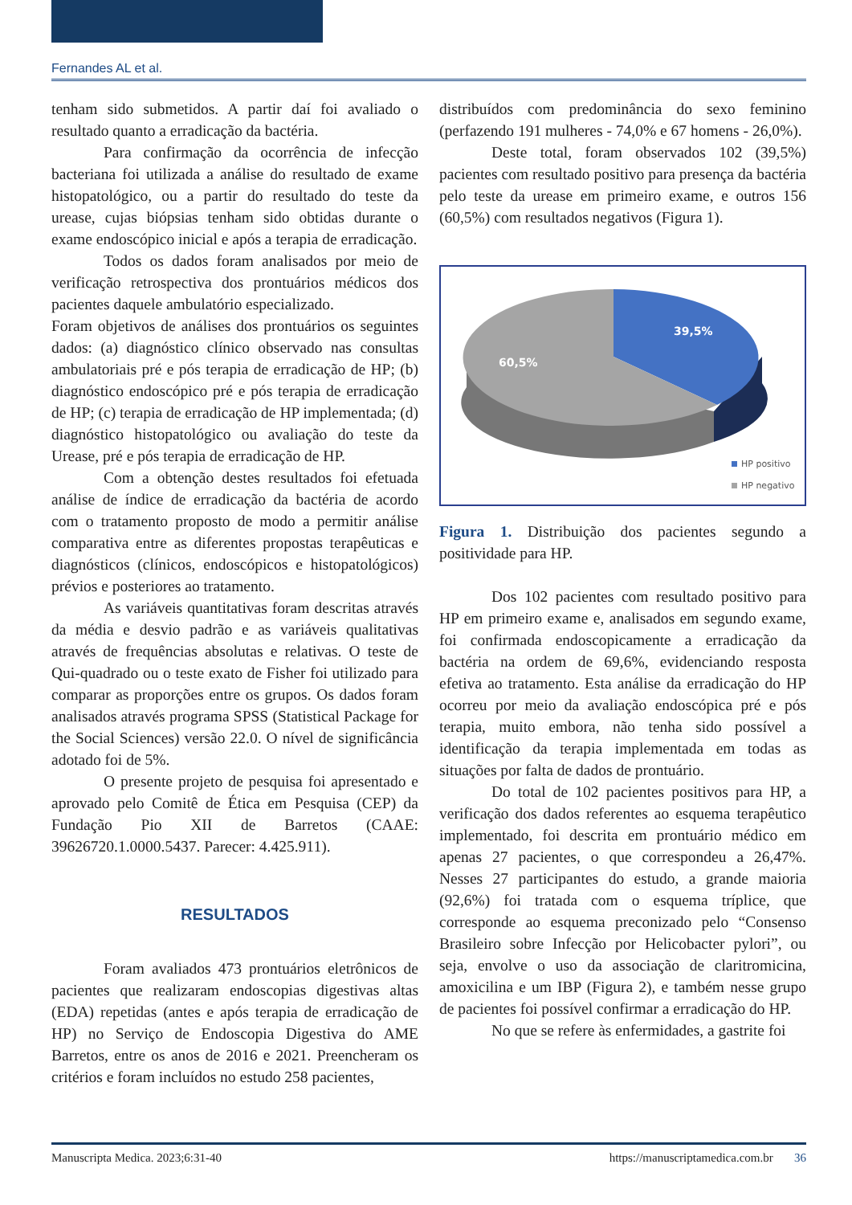Fernandes AL et al.
tenham sido submetidos. A partir daí foi avaliado o resultado quanto a erradicação da bactéria.
Para confirmação da ocorrência de infecção bacteriana foi utilizada a análise do resultado de exame histopatológico, ou a partir do resultado do teste da urease, cujas biópsias tenham sido obtidas durante o exame endoscópico inicial e após a terapia de erradicação.
Todos os dados foram analisados por meio de verificação retrospectiva dos prontuários médicos dos pacientes daquele ambulatório especializado.
Foram objetivos de análises dos prontuários os seguintes dados: (a) diagnóstico clínico observado nas consultas ambulatoriais pré e pós terapia de erradicação de HP; (b) diagnóstico endoscópico pré e pós terapia de erradicação de HP; (c) terapia de erradicação de HP implementada; (d) diagnóstico histopatológico ou avaliação do teste da Urease, pré e pós terapia de erradicação de HP.
Com a obtenção destes resultados foi efetuada análise de índice de erradicação da bactéria de acordo com o tratamento proposto de modo a permitir análise comparativa entre as diferentes propostas terapêuticas e diagnósticos (clínicos, endoscópicos e histopatológicos) prévios e posteriores ao tratamento.
As variáveis quantitativas foram descritas através da média e desvio padrão e as variáveis qualitativas através de frequências absolutas e relativas. O teste de Qui-quadrado ou o teste exato de Fisher foi utilizado para comparar as proporções entre os grupos. Os dados foram analisados através programa SPSS (Statistical Package for the Social Sciences) versão 22.0. O nível de significância adotado foi de 5%.
O presente projeto de pesquisa foi apresentado e aprovado pelo Comitê de Ética em Pesquisa (CEP) da Fundação Pio XII de Barretos (CAAE: 39626720.1.0000.5437. Parecer: 4.425.911).
RESULTADOS
Foram avaliados 473 prontuários eletrônicos de pacientes que realizaram endoscopias digestivas altas (EDA) repetidas (antes e após terapia de erradicação de HP) no Serviço de Endoscopia Digestiva do AME Barretos, entre os anos de 2016 e 2021. Preencheram os critérios e foram incluídos no estudo 258 pacientes,
distribuídos com predominância do sexo feminino (perfazendo 191 mulheres - 74,0% e 67 homens - 26,0%).
Deste total, foram observados 102 (39,5%) pacientes com resultado positivo para presença da bactéria pelo teste da urease em primeiro exame, e outros 156 (60,5%) com resultados negativos (Figura 1).
39,5%
60,5%
HP positivo
HP negativo
Figura 1. Distribuição dos pacientes segundo a positividade para HP.
Dos 102 pacientes com resultado positivo para HP em primeiro exame e, analisados em segundo exame, foi confirmada endoscopicamente a erradicação da bactéria na ordem de 69,6%, evidenciando resposta efetiva ao tratamento. Esta análise da erradicação do HP ocorreu por meio da avaliação endoscópica pré e pós terapia, muito embora, não tenha sido possível a identificação da terapia implementada em todas as situações por falta de dados de prontuário.
Do total de 102 pacientes positivos para HP, a verificação dos dados referentes ao esquema terapêutico implementado, foi descrita em prontuário médico em apenas 27 pacientes, o que correspondeu a 26,47%. Nesses 27 participantes do estudo, a grande maioria (92,6%) foi tratada com o esquema tríplice, que corresponde ao esquema preconizado pelo “Consenso Brasileiro sobre Infecção por Helicobacter pylori”, ou seja, envolve o uso da associação de claritromicina, amoxicilina e um IBP (Figura 2), e também nesse grupo de pacientes foi possível confirmar a erradicação do HP.
No que se refere às enfermidades, a gastrite foi
Manuscripta Medica. 2023;6:31-40 https://manuscriptamedica.com.br 36